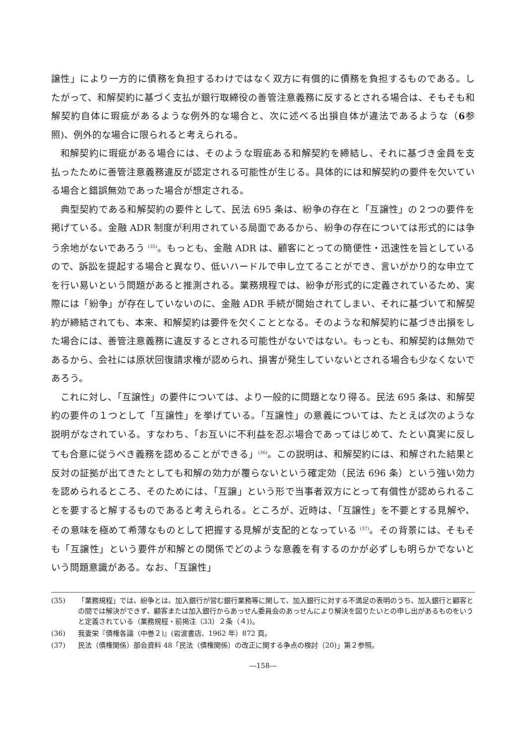譲性」により一方的に債務を負担するわけではなく双方に有償的に債務を負担するものである。したがって、和解契約に基づく支払が銀行取締役の善管注意義務に反するとされる場合は、そもそも和解契約自体に瑕疵があるような例外的な場合と、次に述べる出損自体が違法であるような（6参照)、例外的な場合に限られると考えられる。
和解契約に瑕疵がある場合には、そのような瑕疵ある和解契約を締結し、それに基づき金員を支払ったために善管注意義務違反が認定される可能性が生じる。具体的には和解契約の要件を欠いている場合と錯誤無効であった場合が想定される。
典型契約である和解契約の要件として、民法 695 条は、紛争の存在と「互譲性」の２つの要件を掲げている。金融 ADR 制度が利用されている局面であるから、紛争の存在については形式的には争う余地がないであろう <sup>(35)</sup>。もっとも、金融 ADR は、顧客にとっての簡便性・迅速性を旨としているので、訴訟を提起する場合と異なり、低いハードルで申し立てることができ、言いがかり的な申立てを行い易いという問題があると推測される。業務規程では、紛争が形式的に定義されているため、実際には「紛争」が存在していないのに、金融 ADR 手続が開始されてしまい、それに基づいて和解契約が締結されても、本来、和解契約は要件を欠くこととなる。そのような和解契約に基づき出損をした場合には、善管注意義務に違反するとされる可能性がないではない。もっとも、和解契約は無効であるから、会社には原状回復請求権が認められ、損害が発生していないとされる場合も少なくないであろう。
これに対し、「互譲性」の要件については、より一般的に問題となり得る。民法 695 条は、和解契約の要件の１つとして「互譲性」を挙げている。「互譲性」の意義については、たとえば次のような説明がなされている。すなわち、「お互いに不利益を忍ぶ場合であってはじめて、たとい真実に反しても合意に従うべき義務を認めることができる」<sup>(36)</sup>。この説明は、和解契約には、和解された結果と反対の証拠が出てきたとしても和解の効力が覆らないという確定効（民法 696 条）という強い効力を認められるところ、そのためには、「互譲」という形で当事者双方にとって有償性が認められることを要すると解するものであると考えられる。ところが、近時は、「互譲性」を不要とする見解や、その意味を極めて希薄なものとして把握する見解が支配的となっている <sup>(37)</sup>。その背景には、そもそも「互譲性」という要件が和解との関係でどのような意義を有するのかが必ずしも明らかでないという問題意識がある。なお、「互譲性」
(35) 「業務規程」では、紛争とは、加入銀行が営む銀行業務等に関して、加入銀行に対する不満足の表明のうち、加入銀行と顧客との間では解決ができず、顧客または加入銀行からあっせん委員会のあっせんにより解決を図りたいとの申し出があるものをいうと定義されている（業務規程・前掲注（33）２条（４))。
(36) 我妻栄『債権各論（中巻２)』(岩波書店、1962 年）872 頁。
(37) 民法（債権関係）部会資料 48「民法（債権関係）の改正に関する争点の検討（20)」第２参照。
―158―